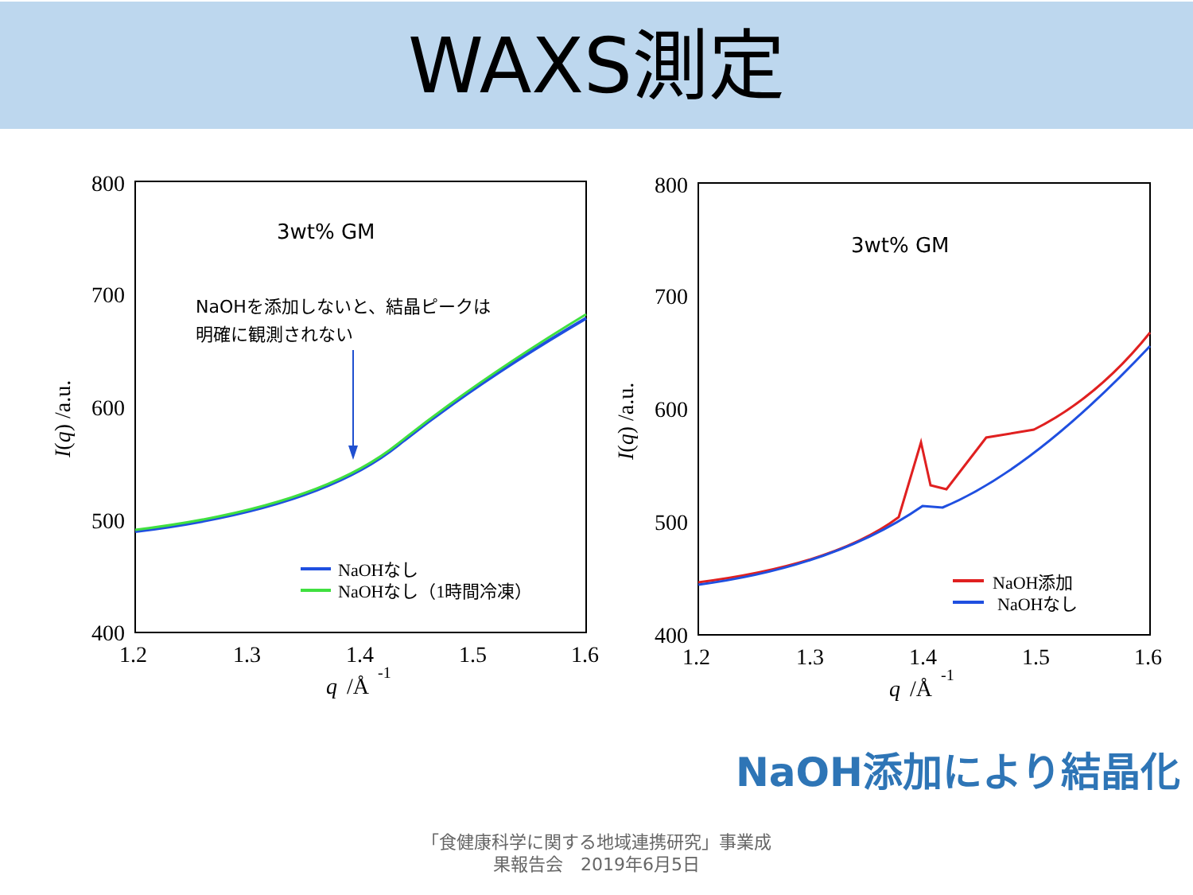WAXS測定
800
700
600
500
400
1.2
1.3
1.4
1.5
1.6
q
/Å
-1
I(q) /a.u.
3wt% GM
NaOHを添加しないと、結晶ピークは
明確に観測されない
NaOHなし
NaOHなし（1時間冷凍）
800
700
600
500
400
1.2
1.3
1.4
1.5
1.6
q
/Å
-1
I(q) /a.u.
3wt% GM
NaOH添加
NaOHなし
NaOH添加により結晶化
「食健康科学に関する地域連携研究」事業成
果報告会　2019年6月5日